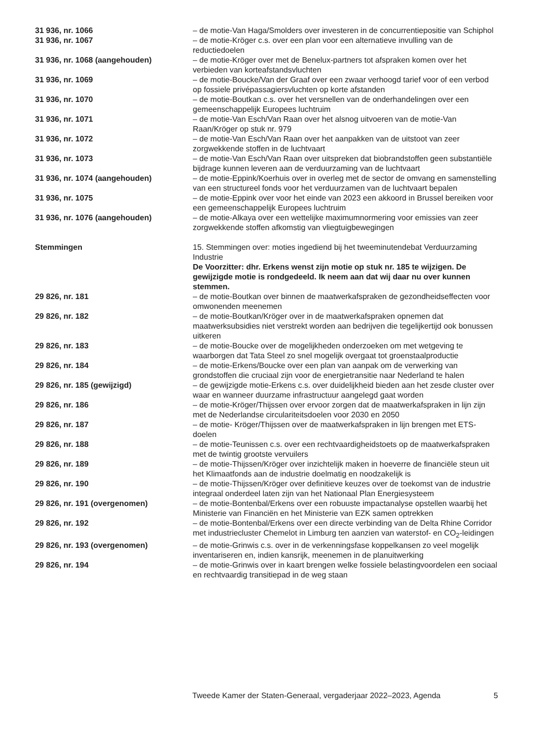31 936, nr. 1066 – de motie-Van Haga/Smolders over investeren in de concurrentiepositie van Schiphol
31 936, nr. 1067 – de motie-Kröger c.s. over een plan voor een alternatieve invulling van de reductiedoelen
31 936, nr. 1068 (aangehouden) – de motie-Kröger over met de Benelux-partners tot afspraken komen over het verbieden van korteafstandsvluchten
31 936, nr. 1069 – de motie-Boucke/Van der Graaf over een zwaar verhoogd tarief voor of een verbod op fossiele privépassagiersvluchten op korte afstanden
31 936, nr. 1070 – de motie-Boutkan c.s. over het versnellen van de onderhandelingen over een gemeenschappelijk Europees luchtruim
31 936, nr. 1071 – de motie-Van Esch/Van Raan over het alsnog uitvoeren van de motie-Van Raan/Kröger op stuk nr. 979
31 936, nr. 1072 – de motie-Van Esch/Van Raan over het aanpakken van de uitstoot van zeer zorgwekkende stoffen in de luchtvaart
31 936, nr. 1073 – de motie-Van Esch/Van Raan over uitspreken dat biobrandstoffen geen substantiële bijdrage kunnen leveren aan de verduurzaming van de luchtvaart
31 936, nr. 1074 (aangehouden) – de motie-Eppink/Koerhuis over in overleg met de sector de omvang en samenstelling van een structureel fonds voor het verduurzamen van de luchtvaart bepalen
31 936, nr. 1075 – de motie-Eppink over voor het einde van 2023 een akkoord in Brussel bereiken voor een gemeenschappelijk Europees luchtruim
31 936, nr. 1076 (aangehouden) – de motie-Alkaya over een wettelijke maximumnormering voor emissies van zeer zorgwekkende stoffen afkomstig van vliegtuigbewegingen
Stemmingen 15. Stemmingen over: moties ingediend bij het tweeminutendebat Verduurzaming Industrie
De Voorzitter: dhr. Erkens wenst zijn motie op stuk nr. 185 te wijzigen. De gewijzigde motie is rondgedeeld. Ik neem aan dat wij daar nu over kunnen stemmen.
29 826, nr. 181 – de motie-Boutkan over binnen de maatwerkafspraken de gezondheidseffecten voor omwonenden meenemen
29 826, nr. 182 – de motie-Boutkan/Kröger over in de maatwerkafspraken opnemen dat maatwerksubsidies niet verstrekt worden aan bedrijven die tegelijkertijd ook bonussen uitkeren
29 826, nr. 183 – de motie-Boucke over de mogelijkheden onderzoeken om met wetgeving te waarborgen dat Tata Steel zo snel mogelijk overgaat tot groenstaalproductie
29 826, nr. 184 – de motie-Erkens/Boucke over een plan van aanpak om de verwerking van grondstoffen die cruciaal zijn voor de energietransitie naar Nederland te halen
29 826, nr. 185 (gewijzigd) – de gewijzigde motie-Erkens c.s. over duidelijkheid bieden aan het zesde cluster over waar en wanneer duurzame infrastructuur aangelegd gaat worden
29 826, nr. 186 – de motie-Kröger/Thijssen over ervoor zorgen dat de maatwerkafspraken in lijn zijn met de Nederlandse circulariteitsdoelen voor 2030 en 2050
29 826, nr. 187 – de motie- Kröger/Thijssen over de maatwerkafspraken in lijn brengen met ETS-doelen
29 826, nr. 188 – de motie-Teunissen c.s. over een rechtvaardigheidstoets op de maatwerkafspraken met de twintig grootste vervuilers
29 826, nr. 189 – de motie-Thijssen/Kröger over inzichtelijk maken in hoeverre de financiële steun uit het Klimaatfonds aan de industrie doelmatig en noodzakelijk is
29 826, nr. 190 – de motie-Thijssen/Kröger over definitieve keuzes over de toekomst van de industrie integraal onderdeel laten zijn van het Nationaal Plan Energiesysteem
29 826, nr. 191 (overgenomen) – de motie-Bontenbal/Erkens over een robuuste impactanalyse opstellen waarbij het Ministerie van Financiën en het Ministerie van EZK samen optrekken
29 826, nr. 192 – de motie-Bontenbal/Erkens over een directe verbinding van de Delta Rhine Corridor met industriecluster Chemelot in Limburg ten aanzien van waterstof- en CO<sub>2</sub>-leidingen
29 826, nr. 193 (overgenomen) – de motie-Grinwis c.s. over in de verkenningsfase koppelkansen zo veel mogelijk inventariseren en, indien kansrijk, meenemen in de planuitwerking
29 826, nr. 194 – de motie-Grinwis over in kaart brengen welke fossiele belastingvoordelen een sociaal en rechtvaardig transitiepad in de weg staan
Tweede Kamer der Staten-Generaal, vergaderjaar 2022–2023, Agenda 5